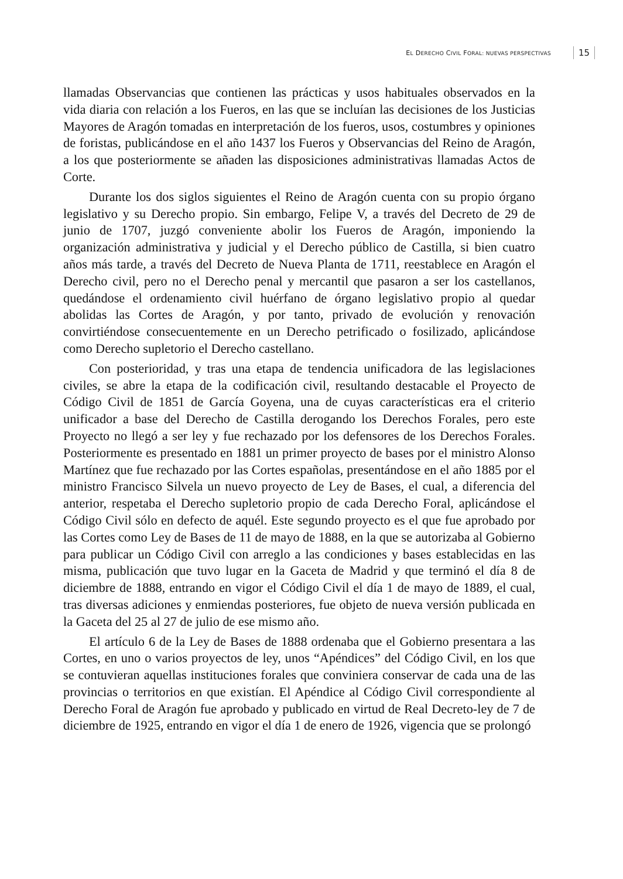EL DERECHO CIVIL FORAL: NUEVAS PERSPECTIVAS 15
llamadas Observancias que contienen las prácticas y usos habituales observados en la vida diaria con relación a los Fueros, en las que se incluían las decisiones de los Justicias Mayores de Aragón tomadas en interpretación de los fueros, usos, costumbres y opiniones de foristas, publicándose en el año 1437 los Fueros y Observancias del Reino de Aragón, a los que posteriormente se añaden las disposiciones administrativas llamadas Actos de Corte.
Durante los dos siglos siguientes el Reino de Aragón cuenta con su propio órgano legislativo y su Derecho propio. Sin embargo, Felipe V, a través del Decreto de 29 de junio de 1707, juzgó conveniente abolir los Fueros de Aragón, imponiendo la organización administrativa y judicial y el Derecho público de Castilla, si bien cuatro años más tarde, a través del Decreto de Nueva Planta de 1711, reestablece en Aragón el Derecho civil, pero no el Derecho penal y mercantil que pasaron a ser los castellanos, quedándose el ordenamiento civil huérfano de órgano legislativo propio al quedar abolidas las Cortes de Aragón, y por tanto, privado de evolución y renovación convirtiéndose consecuentemente en un Derecho petrificado o fosilizado, aplicándose como Derecho supletorio el Derecho castellano.
Con posterioridad, y tras una etapa de tendencia unificadora de las legislaciones civiles, se abre la etapa de la codificación civil, resultando destacable el Proyecto de Código Civil de 1851 de García Goyena, una de cuyas características era el criterio unificador a base del Derecho de Castilla derogando los Derechos Forales, pero este Proyecto no llegó a ser ley y fue rechazado por los defensores de los Derechos Forales. Posteriormente es presentado en 1881 un primer proyecto de bases por el ministro Alonso Martínez que fue rechazado por las Cortes españolas, presentándose en el año 1885 por el ministro Francisco Silvela un nuevo proyecto de Ley de Bases, el cual, a diferencia del anterior, respetaba el Derecho supletorio propio de cada Derecho Foral, aplicándose el Código Civil sólo en defecto de aquél. Este segundo proyecto es el que fue aprobado por las Cortes como Ley de Bases de 11 de mayo de 1888, en la que se autorizaba al Gobierno para publicar un Código Civil con arreglo a las condiciones y bases establecidas en las misma, publicación que tuvo lugar en la Gaceta de Madrid y que terminó el día 8 de diciembre de 1888, entrando en vigor el Código Civil el día 1 de mayo de 1889, el cual, tras diversas adiciones y enmiendas posteriores, fue objeto de nueva versión publicada en la Gaceta del 25 al 27 de julio de ese mismo año.
El artículo 6 de la Ley de Bases de 1888 ordenaba que el Gobierno presentara a las Cortes, en uno o varios proyectos de ley, unos “Apéndices” del Código Civil, en los que se contuvieran aquellas instituciones forales que conviniera conservar de cada una de las provincias o territorios en que existían. El Apéndice al Código Civil correspondiente al Derecho Foral de Aragón fue aprobado y publicado en virtud de Real Decreto-ley de 7 de diciembre de 1925, entrando en vigor el día 1 de enero de 1926, vigencia que se prolongó